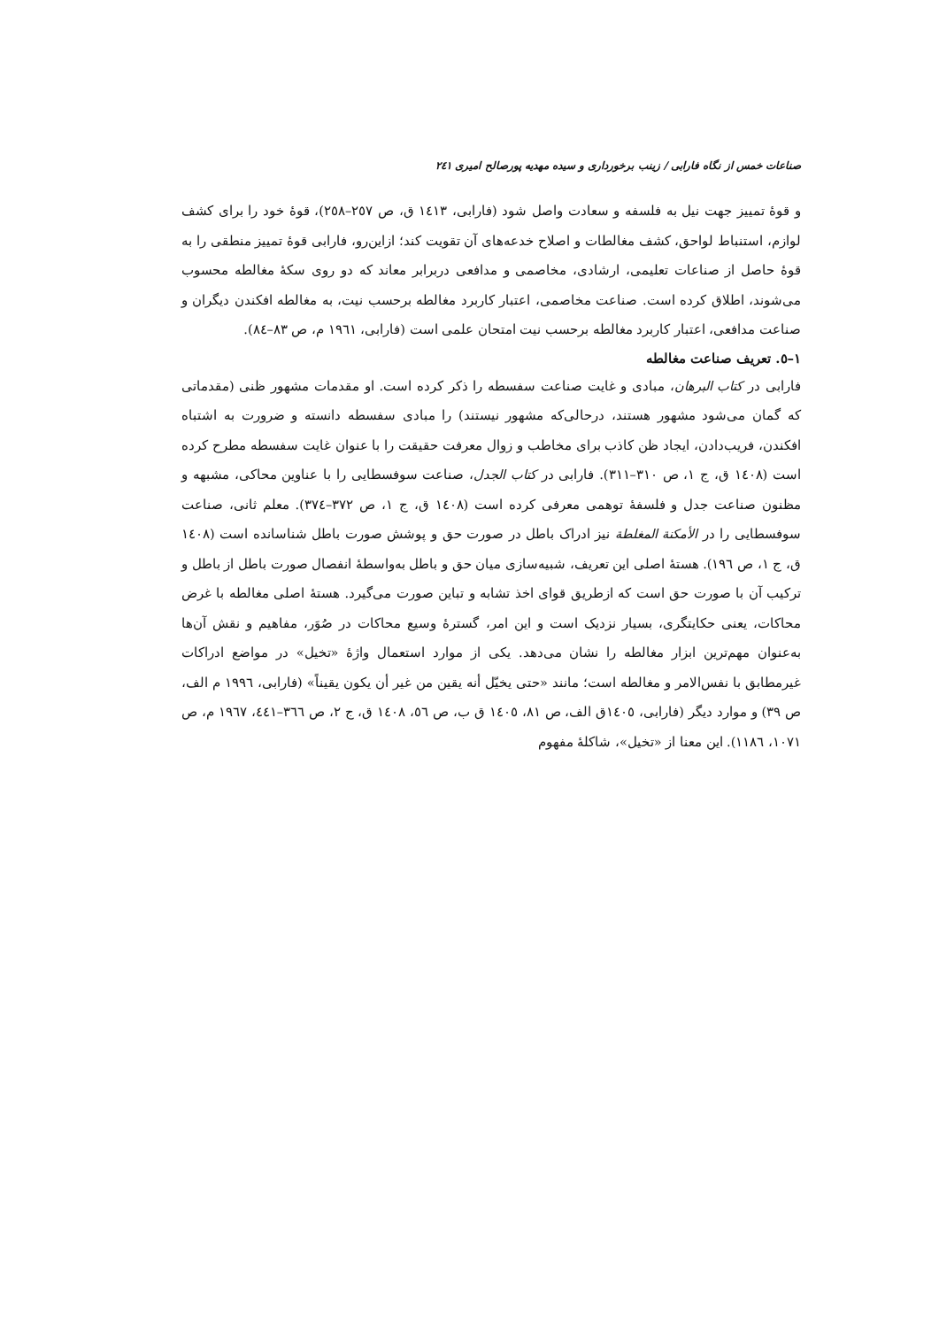صناعات خمس از نگاه فارابی / زینب برخورداری و سیده مهدیه پورصالح امیری ٢٤١
و قوهٔ تمییز جهت نیل به فلسفه و سعادت واصل شود (فارابی، ١٤١٣ ق، ص ٢٥٧–٢٥٨)، قوهٔ خود را برای کشف لوازم، استنباط لواحق، کشف مغالطات و اصلاح خدعه‌های آن تقویت کند؛ ازاین‌رو، فارابی قوهٔ تمییز منطقی را به قوهٔ حاصل از صناعات تعلیمی، ارشادی، مخاصمی و مدافعی دربرابر معاند که دو روی سکهٔ مغالطه محسوب می‌شوند، اطلاق کرده است. صناعت مخاصمی، اعتبار کاربرد مغالطه برحسب نیت، به مغالطه افکندن دیگران و صناعت مدافعی، اعتبار کاربرد مغالطه برحسب نیت امتحان علمی است (فارابی، ١٩٦١ م، ص ٨٣–٨٤).
١–٥. تعریف صناعت مغالطه
فارابی در کتاب البرهان، مبادی و غایت صناعت سفسطه را ذکر کرده است. او مقدمات مشهور ظنی (مقدماتی که گمان می‌شود مشهور هستند، درحالی‌که مشهور نیستند) را مبادی سفسطه دانسته و ضرورت به اشتباه افکندن، فریب‌دادن، ایجاد ظن کاذب برای مخاطب و زوال معرفت حقیقت را با عنوان غایت سفسطه مطرح کرده است (١٤٠٨ ق، ج ١، ص ٣١٠–٣١١). فارابی در کتاب الجدل، صناعت سوفسطایی را با عناوین محاکی، مشبهه و مظنون صناعت جدل و فلسفهٔ توهمی معرفی کرده است (١٤٠٨ ق، ج ١، ص ٣٧٢–٣٧٤). معلم ثانی، صناعت سوفسطایی را در الأمکنة المغلطة نیز ادراک باطل در صورت حق و پوشش صورت باطل شناسانده است (١٤٠٨ ق، ج ١، ص ١٩٦). هستهٔ اصلی این تعریف، شبیه‌سازی میان حق و باطل به‌واسطهٔ انفصال صورت باطل از باطل و ترکیب آن با صورت حق است که ازطریق قوای اخذ تشابه و تباین صورت می‌گیرد. هستهٔ اصلی مغالطه با غرض محاکات، یعنی حکایتگری، بسیار نزدیک است و این امر، گسترهٔ وسیع محاکات در صُوَر، مفاهیم و نقش آن‌ها به‌عنوان مهم‌ترین ابزار مغالطه را نشان می‌دهد. یکی از موارد استعمال واژهٔ «تخیل» در مواضع ادراکات غیرمطابق با نفس‌الامر و مغالطه است؛ مانند «حتی یخیّل أنه یقین من غیر أن یکون یقیناً» (فارابی، ١٩٩٦ م الف، ص ٣٩) و موارد دیگر (فارابی، ١٤٠٥ق الف، ص ٨١، ١٤٠٥ ق ب، ص ٥٦، ١٤٠٨ ق، ج ٢، ص ٣٦٦–٤٤١، ١٩٦٧ م، ص ١٠٧١، ١١٨٦). این معنا از «تخیل»، شاکلهٔ مفهوم